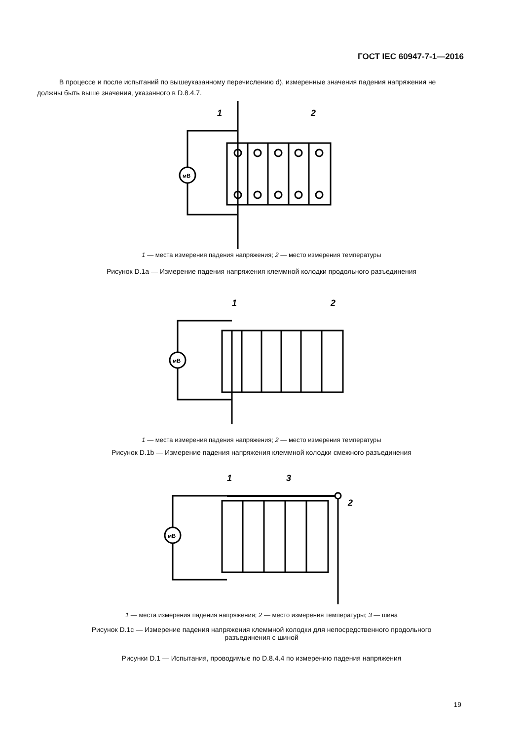ГОСТ IEC 60947-7-1—2016
В процессе и после испытаний по вышеуказанному перечислению d), измеренные значения падения напряжения не должны быть выше значения, указанного в D.8.4.7.
мВ
1
2
1 — места измерения падения напряжения; 2 — место измерения температуры
Рисунок D.1a — Измерение падения напряжения клеммной колодки продольного разъединения
мВ
1
2
1 — места измерения падения напряжения; 2 — место измерения температуры
Рисунок D.1b — Измерение падения напряжения клеммной колодки смежного разъединения
мВ
1
3
2
1 — места измерения падения напряжения; 2 — место измерения температуры; 3 — шина
Рисунок D.1c — Измерение падения напряжения клеммной колодки для непосредственного продольного
разъединения с шиной
Рисунки D.1 — Испытания, проводимые по D.8.4.4 по измерению падения напряжения
19